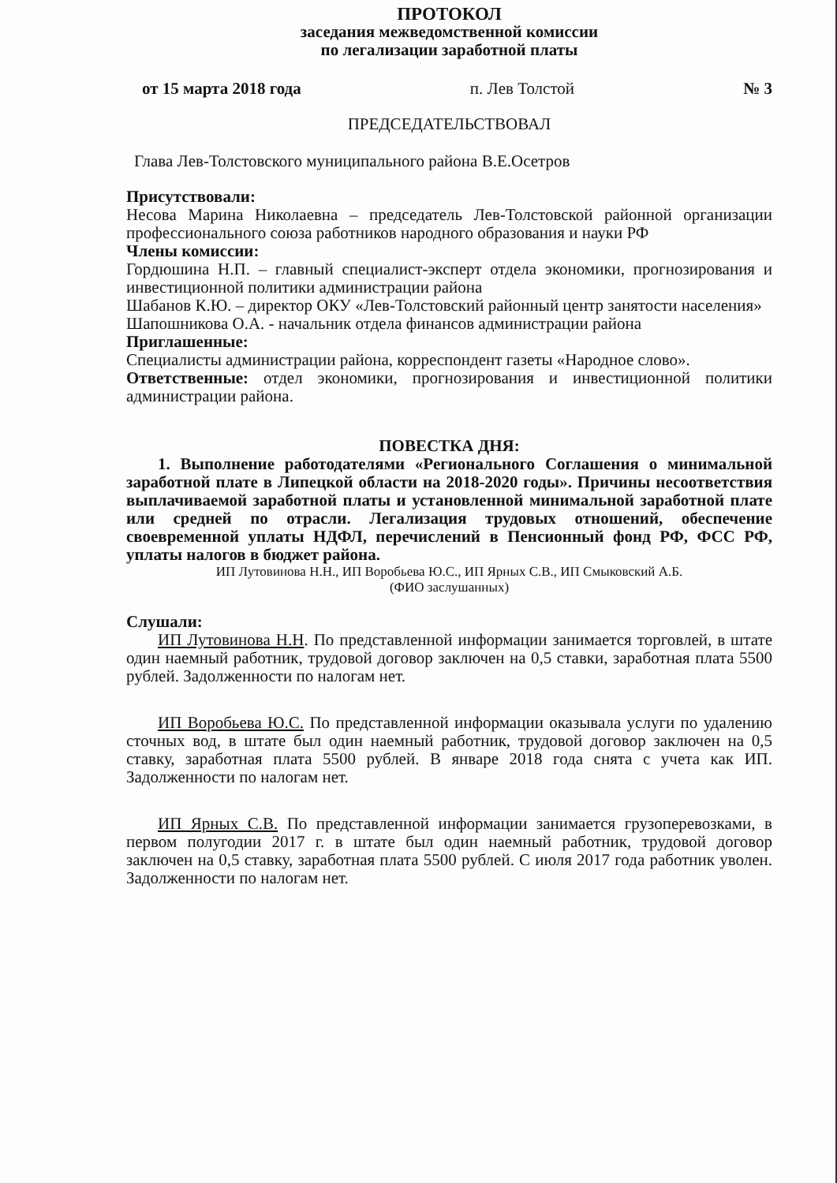ПРОТОКОЛ
заседания межведомственной комиссии
по легализации заработной платы
от 15 марта 2018 года п. Лев Толстой № 3
ПРЕДСЕДАТЕЛЬСТВОВАЛ
Глава Лев-Толстовского муниципального района В.Е.Осетров
Присутствовали:
Несова Марина Николаевна – председатель Лев-Толстовской районной организации профессионального союза работников народного образования и науки РФ
Члены комиссии:
Гордюшина Н.П. – главный специалист-эксперт отдела экономики, прогнозирования и инвестиционной политики администрации района
Шабанов К.Ю. – директор ОКУ «Лев-Толстовский районный центр занятости населения»
Шапошникова О.А. - начальник отдела финансов администрации района
Приглашенные:
Специалисты администрации района, корреспондент газеты «Народное слово».
Ответственные: отдел экономики, прогнозирования и инвестиционной политики администрации района.
ПОВЕСТКА ДНЯ:
1. Выполнение работодателями «Регионального Соглашения о минимальной заработной плате в Липецкой области на 2018-2020 годы». Причины несоответствия выплачиваемой заработной платы и установленной минимальной заработной плате или средней по отрасли. Легализация трудовых отношений, обеспечение своевременной уплаты НДФЛ, перечислений в Пенсионный фонд РФ, ФСС РФ, уплаты налогов в бюджет района.
ИП Лутовинова Н.Н., ИП Воробьева Ю.С., ИП Ярных С.В., ИП Смыковский А.Б.
(ФИО заслушанных)
Слушали:
ИП Лутовинова Н.Н. По представленной информации занимается торговлей, в штате один наемный работник, трудовой договор заключен на 0,5 ставки, заработная плата 5500 рублей. Задолженности по налогам нет.
ИП Воробьева Ю.С. По представленной информации оказывала услуги по удалению сточных вод, в штате был один наемный работник, трудовой договор заключен на 0,5 ставку, заработная плата 5500 рублей. В январе 2018 года снята с учета как ИП. Задолженности по налогам нет.
ИП Ярных С.В. По представленной информации занимается грузоперевозками, в первом полугодии 2017 г. в штате был один наемный работник, трудовой договор заключен на 0,5 ставку, заработная плата 5500 рублей. С июля 2017 года работник уволен. Задолженности по налогам нет.